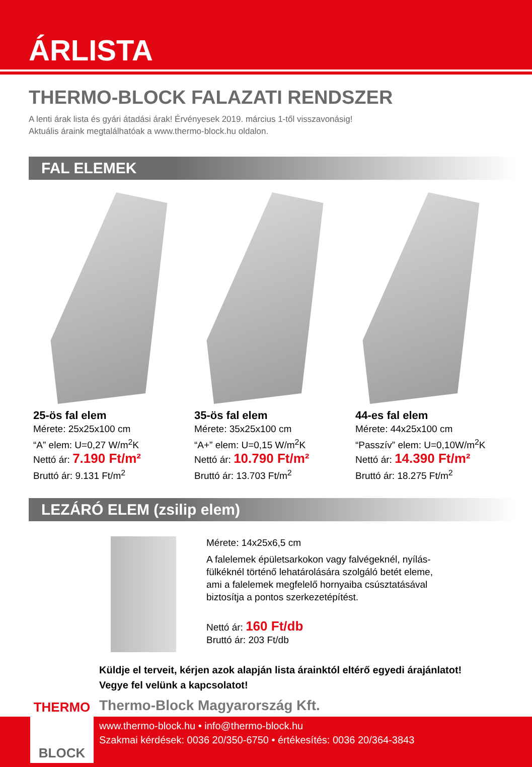ÁRLISTA
THERMO-BLOCK FALAZATI RENDSZER
A lenti árak lista és gyári átadási árak! Érvényesek 2019. március 1-től visszavonásig!
Aktuális áraink megtalálhatóak a www.thermo-block.hu oldalon.
FAL ELEMEK
25-ös fal elem
Mérete: 25x25x100 cm
“A” elem: U=0,27 W/m<sup>2</sup>K
Nettó ár: 7.190 Ft/m²
Bruttó ár: 9.131 Ft/m<sup>2</sup>
35-ös fal elem
Mérete: 35x25x100 cm
“A+” elem: U=0,15 W/m<sup>2</sup>K
Nettó ár: 10.790 Ft/m²
Bruttó ár: 13.703 Ft/m<sup>2</sup>
44-es fal elem
Mérete: 44x25x100 cm
“Passzív” elem: U=0,10W/m<sup>2</sup>K
Nettó ár: 14.390 Ft/m²
Bruttó ár: 18.275 Ft/m<sup>2</sup>
LEZÁRÓ ELEM (zsilip elem)
Mérete: 14x25x6,5 cm
A falelemek épületsarkokon vagy falvégeknél, nyílás-
fülkéknél történő lehatárolására szolgáló betét eleme,
ami a falelemek megfelelő hornyaiba csúsztatásával
biztosítja a pontos szerkezetépítést.
Nettó ár: 160 Ft/db
Bruttó ár: 203 Ft/db
Küldje el terveit, kérjen azok alapján lista árainktól eltérő egyedi árajánlatot!
Vegye fel velünk a kapcsolatot!
Thermo-Block Magyarország Kft.
www.thermo-block.hu • info@thermo-block.hu
Szakmai kérdések: 0036 20/350-6750 • értékesítés: 0036 20/364-3843
THERMO
BLOCK